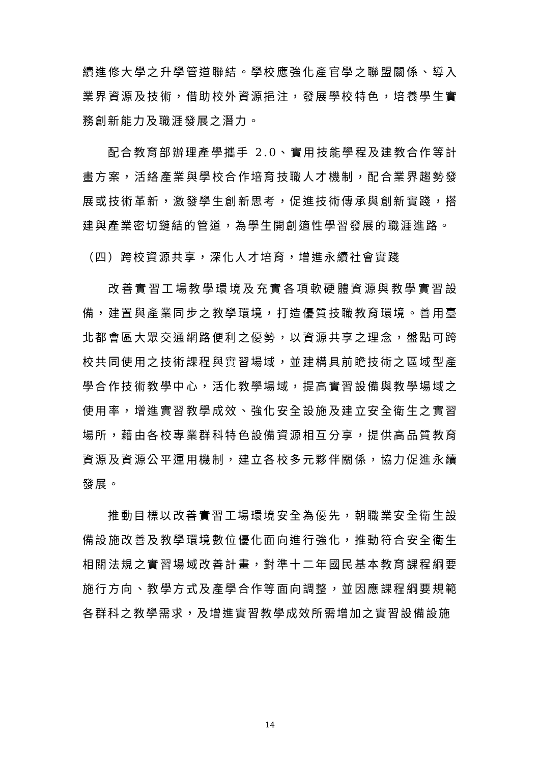續進修大學之升學管道聯結。學校應強化產官學之聯盟關係、導入業界資源及技術，借助校外資源挹注，發展學校特色，培養學生實務創新能力及職涯發展之潛力。
配合教育部辦理產學攜手 2.0、實用技能學程及建教合作等計畫方案，活絡產業與學校合作培育技職人才機制，配合業界趨勢發展或技術革新，激發學生創新思考，促進技術傳承與創新實踐，搭建與產業密切鏈結的管道，為學生開創適性學習發展的職涯進路。
（四）跨校資源共享，深化人才培育，增進永續社會實踐
改善實習工場教學環境及充實各項軟硬體資源與教學實習設備，建置與產業同步之教學環境，打造優質技職教育環境。善用臺北都會區大眾交通網路便利之優勢，以資源共享之理念，盤點可跨校共同使用之技術課程與實習場域，並建構具前瞻技術之區域型產學合作技術教學中心，活化教學場域，提高實習設備與教學場域之使用率，增進實習教學成效、強化安全設施及建立安全衛生之實習場所，藉由各校專業群科特色設備資源相互分享，提供高品質教育資源及資源公平運用機制，建立各校多元夥伴關係，協力促進永續發展。
推動目標以改善實習工場環境安全為優先，朝職業安全衛生設備設施改善及教學環境數位優化面向進行強化，推動符合安全衛生相關法規之實習場域改善計畫，對準十二年國民基本教育課程綱要施行方向、教學方式及產學合作等面向調整，並因應課程綱要規範各群科之教學需求，及增進實習教學成效所需增加之實習設備設施
14